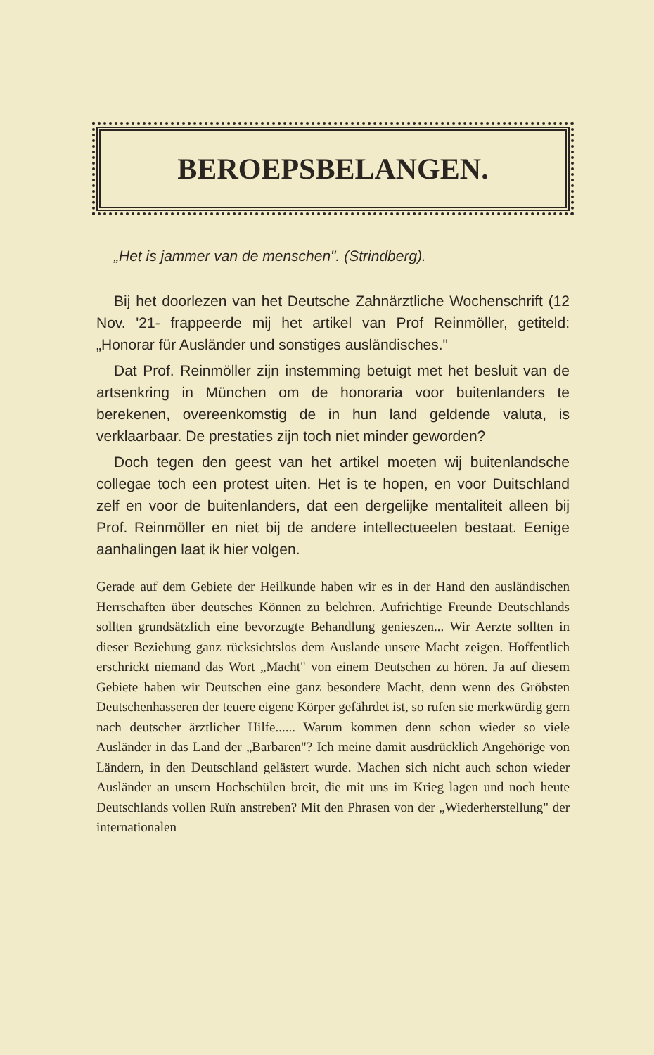BEROEPSBELANGEN.
„Het is jammer van de menschen". (Strindberg).
Bij het doorlezen van het Deutsche Zahnärztliche Wochenschrift (12 Nov. '21- frappeerde mij het artikel van Prof Reinmöller, getiteld: „Honorar für Ausländer und sonstiges ausländisches."
Dat Prof. Reinmöller zijn instemming betuigt met het besluit van de artsenkring in München om de honoraria voor buitenlanders te berekenen, overeenkomstig de in hun land geldende valuta, is verklaarbaar. De prestaties zijn toch niet minder geworden?
Doch tegen den geest van het artikel moeten wij buitenlandsche collegae toch een protest uiten. Het is te hopen, en voor Duitschland zelf en voor de buitenlanders, dat een dergelijke mentaliteit alleen bij Prof. Reinmöller en niet bij de andere intellectueelen bestaat. Eenige aanhalingen laat ik hier volgen.
Gerade auf dem Gebiete der Heilkunde haben wir es in der Hand den ausländischen Herrschaften über deutsches Können zu belehren. Aufrichtige Freunde Deutschlands sollten grundsätzlich eine bevorzugte Behandlung genieszen... Wir Aerzte sollten in dieser Beziehung ganz rücksichtslos dem Auslande unsere Macht zeigen. Hoffentlich erschrickt niemand das Wort „Macht" von einem Deutschen zu hören. Ja auf diesem Gebiete haben wir Deutschen eine ganz besondere Macht, denn wenn des Gröbsten Deutschenhasseren der teuere eigene Körper gefährdet ist, so rufen sie merkwürdig gern nach deutscher ärztlicher Hilfe...... Warum kommen denn schon wieder so viele Ausländer in das Land der „Barbaren"? Ich meine damit ausdrücklich Angehörige von Ländern, in den Deutschland gelästert wurde. Machen sich nicht auch schon wieder Ausländer an unsern Hochschülen breit, die mit uns im Krieg lagen und noch heute Deutschlands vollen Ruïn anstreben? Mit den Phrasen von der „Wiederherstellung" der internationalen